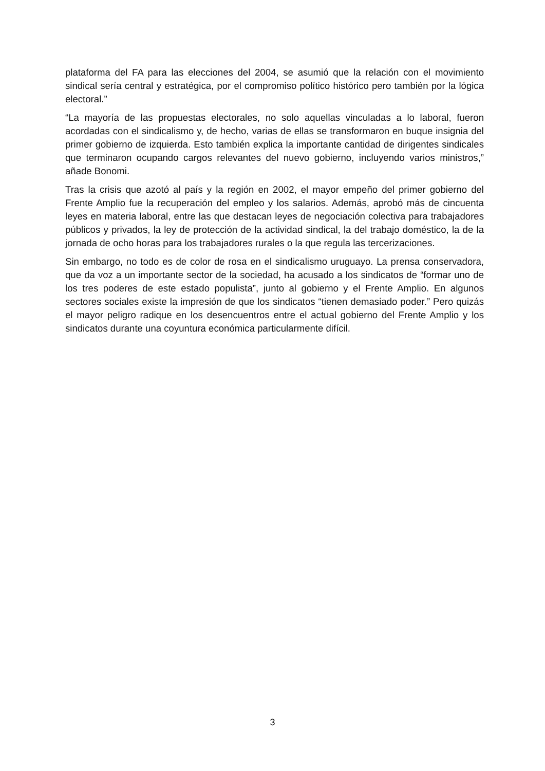plataforma del FA para las elecciones del 2004, se asumió que la relación con el movimiento sindical sería central y estratégica, por el compromiso político histórico pero también por la lógica electoral.”
“La mayoría de las propuestas electorales, no solo aquellas vinculadas a lo laboral, fueron acordadas con el sindicalismo y, de hecho, varias de ellas se transformaron en buque insignia del primer gobierno de izquierda. Esto también explica la importante cantidad de dirigentes sindicales que terminaron ocupando cargos relevantes del nuevo gobierno, incluyendo varios ministros,” añade Bonomi.
Tras la crisis que azotó al país y la región en 2002, el mayor empeño del primer gobierno del Frente Amplio fue la recuperación del empleo y los salarios. Además, aprobó más de cincuenta leyes en materia laboral, entre las que destacan leyes de negociación colectiva para trabajadores públicos y privados, la ley de protección de la actividad sindical, la del trabajo doméstico, la de la jornada de ocho horas para los trabajadores rurales o la que regula las tercerizaciones.
Sin embargo, no todo es de color de rosa en el sindicalismo uruguayo. La prensa conservadora, que da voz a un importante sector de la sociedad, ha acusado a los sindicatos de “formar uno de los tres poderes de este estado populista”, junto al gobierno y el Frente Amplio. En algunos sectores sociales existe la impresión de que los sindicatos “tienen demasiado poder.” Pero quizás el mayor peligro radique en los desencuentros entre el actual gobierno del Frente Amplio y los sindicatos durante una coyuntura económica particularmente difícil.
3